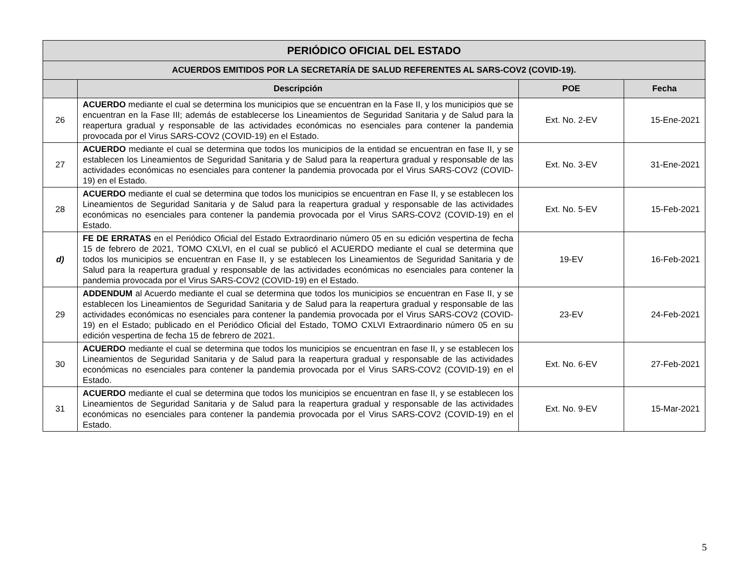| PERIÓDICO OFICIAL DEL ESTADO | | | |
| --- | --- | --- | --- |
| ACUERDOS EMITIDOS POR LA SECRETARÍA DE SALUD REFERENTES AL SARS-COV2 (COVID-19). | | | |
| | Descripción | POE | Fecha |
| 26 | ACUERDO mediante el cual se determina los municipios que se encuentran en la Fase II, y los municipios que se encuentran en la Fase III; además de establecerse los Lineamientos de Seguridad Sanitaria y de Salud para la reapertura gradual y responsable de las actividades económicas no esenciales para contener la pandemia provocada por el Virus SARS-COV2 (COVID-19) en el Estado. | Ext. No. 2-EV | 15-Ene-2021 |
| 27 | ACUERDO mediante el cual se determina que todos los municipios de la entidad se encuentran en fase II, y se establecen los Lineamientos de Seguridad Sanitaria y de Salud para la reapertura gradual y responsable de las actividades económicas no esenciales para contener la pandemia provocada por el Virus SARS-COV2 (COVID-19) en el Estado. | Ext. No. 3-EV | 31-Ene-2021 |
| 28 | ACUERDO mediante el cual se determina que todos los municipios se encuentran en Fase II, y se establecen los Lineamientos de Seguridad Sanitaria y de Salud para la reapertura gradual y responsable de las actividades económicas no esenciales para contener la pandemia provocada por el Virus SARS-COV2 (COVID-19) en el Estado. | Ext. No. 5-EV | 15-Feb-2021 |
| d) | FE DE ERRATAS en el Periódico Oficial del Estado Extraordinario número 05 en su edición vespertina de fecha 15 de febrero de 2021, TOMO CXLVI, en el cual se publicó el ACUERDO mediante el cual se determina que todos los municipios se encuentran en Fase II, y se establecen los Lineamientos de Seguridad Sanitaria y de Salud para la reapertura gradual y responsable de las actividades económicas no esenciales para contener la pandemia provocada por el Virus SARS-COV2 (COVID-19) en el Estado. | 19-EV | 16-Feb-2021 |
| 29 | ADDENDUM al Acuerdo mediante el cual se determina que todos los municipios se encuentran en Fase II, y se establecen los Lineamientos de Seguridad Sanitaria y de Salud para la reapertura gradual y responsable de las actividades económicas no esenciales para contener la pandemia provocada por el Virus SARS-COV2 (COVID-19) en el Estado; publicado en el Periódico Oficial del Estado, TOMO CXLVI Extraordinario número 05 en su edición vespertina de fecha 15 de febrero de 2021. | 23-EV | 24-Feb-2021 |
| 30 | ACUERDO mediante el cual se determina que todos los municipios se encuentran en fase II, y se establecen los Lineamientos de Seguridad Sanitaria y de Salud para la reapertura gradual y responsable de las actividades económicas no esenciales para contener la pandemia provocada por el Virus SARS-COV2 (COVID-19) en el Estado. | Ext. No. 6-EV | 27-Feb-2021 |
| 31 | ACUERDO mediante el cual se determina que todos los municipios se encuentran en fase II, y se establecen los Lineamientos de Seguridad Sanitaria y de Salud para la reapertura gradual y responsable de las actividades económicas no esenciales para contener la pandemia provocada por el Virus SARS-COV2 (COVID-19) en el Estado. | Ext. No. 9-EV | 15-Mar-2021 |
5